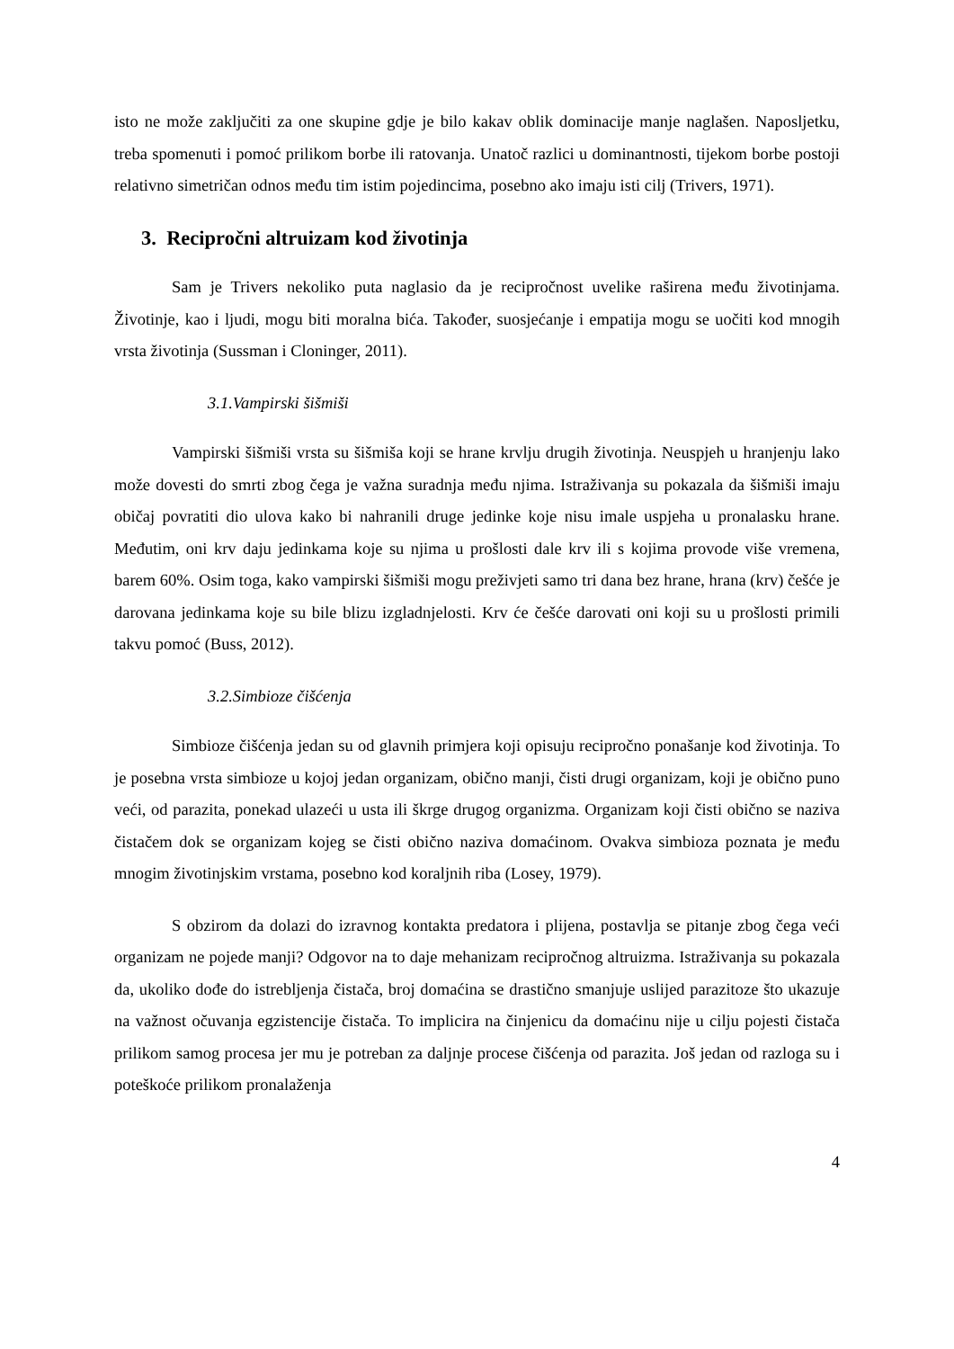isto ne može zaključiti za one skupine gdje je bilo kakav oblik dominacije manje naglašen. Naposljetku, treba spomenuti i pomoć prilikom borbe ili ratovanja. Unatoč razlici u dominantnosti, tijekom borbe postoji relativno simetričan odnos među tim istim pojedincima, posebno ako imaju isti cilj (Trivers, 1971).
3. Recipročni altruizam kod životinja
Sam je Trivers nekoliko puta naglasio da je recipročnost uvelike raširena među životinjama. Životinje, kao i ljudi, mogu biti moralna bića. Također, suosjećanje i empatija mogu se uočiti kod mnogih vrsta životinja (Sussman i Cloninger, 2011).
3.1.Vampirski šišmiši
Vampirski šišmiši vrsta su šišmiša koji se hrane krvlju drugih životinja. Neuspjeh u hranjenju lako može dovesti do smrti zbog čega je važna suradnja među njima. Istraživanja su pokazala da šišmiši imaju običaj povratiti dio ulova kako bi nahranili druge jedinke koje nisu imale uspjeha u pronalasku hrane. Međutim, oni krv daju jedinkama koje su njima u prošlosti dale krv ili s kojima provode više vremena, barem 60%. Osim toga, kako vampirski šišmiši mogu preživjeti samo tri dana bez hrane, hrana (krv) češće je darovana jedinkama koje su bile blizu izgladnjelosti. Krv će češće darovati oni koji su u prošlosti primili takvu pomoć (Buss, 2012).
3.2.Simbioze čišćenja
Simbioze čišćenja jedan su od glavnih primjera koji opisuju recipročno ponašanje kod životinja. To je posebna vrsta simbioze u kojoj jedan organizam, obično manji, čisti drugi organizam, koji je obično puno veći, od parazita, ponekad ulazeći u usta ili škrge drugog organizma. Organizam koji čisti obično se naziva čistačem dok se organizam kojeg se čisti obično naziva domaćinom. Ovakva simbioza poznata je među mnogim životinjskim vrstama, posebno kod koraljnih riba (Losey, 1979).
S obzirom da dolazi do izravnog kontakta predatora i plijena, postavlja se pitanje zbog čega veći organizam ne pojede manji? Odgovor na to daje mehanizam recipročnog altruizma. Istraživanja su pokazala da, ukoliko dođe do istrebljenja čistača, broj domaćina se drastično smanjuje uslijed parazitoze što ukazuje na važnost očuvanja egzistencije čistača. To implicira na činjenicu da domaćinu nije u cilju pojesti čistača prilikom samog procesa jer mu je potreban za daljnje procese čišćenja od parazita. Još jedan od razloga su i poteškoće prilikom pronalaženja
4